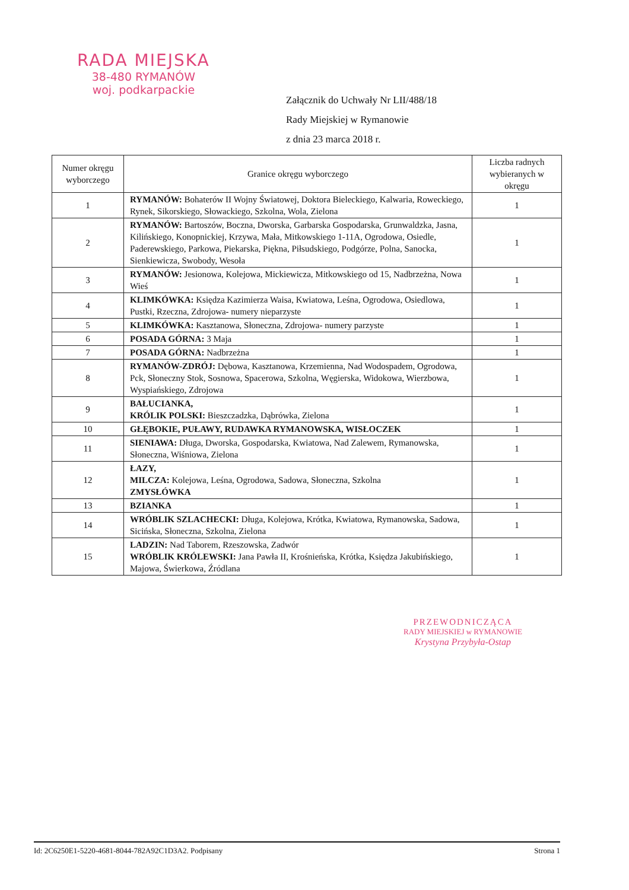RADA MIEJSKA
38-480 RYMANÓW
woj. podkarpackie
Załącznik do Uchwały Nr LII/488/18
Rady Miejskiej w Rymanowie
z dnia 23 marca 2018 r.
| Numer okręgu wyborczego | Granice okręgu wyborczego | Liczba radnych wybieranych w okręgu |
| --- | --- | --- |
| 1 | RYMANÓW: Bohaterów II Wojny Światowej, Doktora Bieleckiego, Kalwaria, Roweckiego, Rynek, Sikorskiego, Słowackiego, Szkolna, Wola, Zielona | 1 |
| 2 | RYMANÓW: Bartoszów, Boczna, Dworska, Garbarska Gospodarska, Grunwaldzka, Jasna, Kilińskiego, Konopnickiej, Krzywa, Mała, Mitkowskiego 1-11A, Ogrodowa, Osiedle, Paderewskiego, Parkowa, Piekarska, Piękna, Piłsudskiego, Podgórze, Polna, Sanocka, Sienkiewicza, Swobody, Wesoła | 1 |
| 3 | RYMANÓW: Jesionowa, Kolejowa, Mickiewicza, Mitkowskiego od 15, Nadbrzeżna, Nowa Wieś | 1 |
| 4 | KLIMKÓWKA: Księdza Kazimierza Waisa, Kwiatowa, Leśna, Ogrodowa, Osiedlowa, Pustki, Rzeczna, Zdrojowa- numery nieparzyste | 1 |
| 5 | KLIMKÓWKA: Kasztanowa, Słoneczna, Zdrojowa- numery parzyste | 1 |
| 6 | POSADA GÓRNA: 3 Maja | 1 |
| 7 | POSADA GÓRNA: Nadbrzeżna | 1 |
| 8 | RYMANÓW-ZDRÓJ: Dębowa, Kasztanowa, Krzemienna, Nad Wodospadem, Ogrodowa, Pck, Słoneczny Stok, Sosnowa, Spacerowa, Szkolna, Węgierska, Widokowa, Wierzbowa, Wyspiańskiego, Zdrojowa | 1 |
| 9 | BAŁUCIANKA, KRÓLIK POLSKI: Bieszczadzka, Dąbrówka, Zielona | 1 |
| 10 | GŁĘBOKIE, PUŁAWY, RUDAWKA RYMANOWSKA, WISŁOCZEK | 1 |
| 11 | SIENIAWA: Długa, Dworska, Gospodarska, Kwiatowa, Nad Zalewem, Rymanowska, Słoneczna, Wiśniowa, Zielona | 1 |
| 12 | ŁAZY, MILCZA: Kolejowa, Leśna, Ogrodowa, Sadowa, Słoneczna, Szkolna ZMYSŁÓWKA | 1 |
| 13 | BZIANKA | 1 |
| 14 | WRÓBLIK SZLACHECKI: Długa, Kolejowa, Krótka, Kwiatowa, Rymanowska, Sadowa, Sicińska, Słoneczna, Szkolna, Zielona | 1 |
| 15 | LADZIN: Nad Taborem, Rzeszowska, Zadwór WRÓBLIK KRÓLEWSKI: Jana Pawła II, Krośnieńska, Krótka, Księdza Jakubińskiego, Majowa, Świerkowa, Źródlana | 1 |
PRZEWODNICZĄCA
RADY MIEJSKIEJ w RYMANOWIE
Krystyna Przybyła-Ostap
Id: 2C6250E1-5220-4681-8044-782A92C1D3A2. Podpisany Strona 1